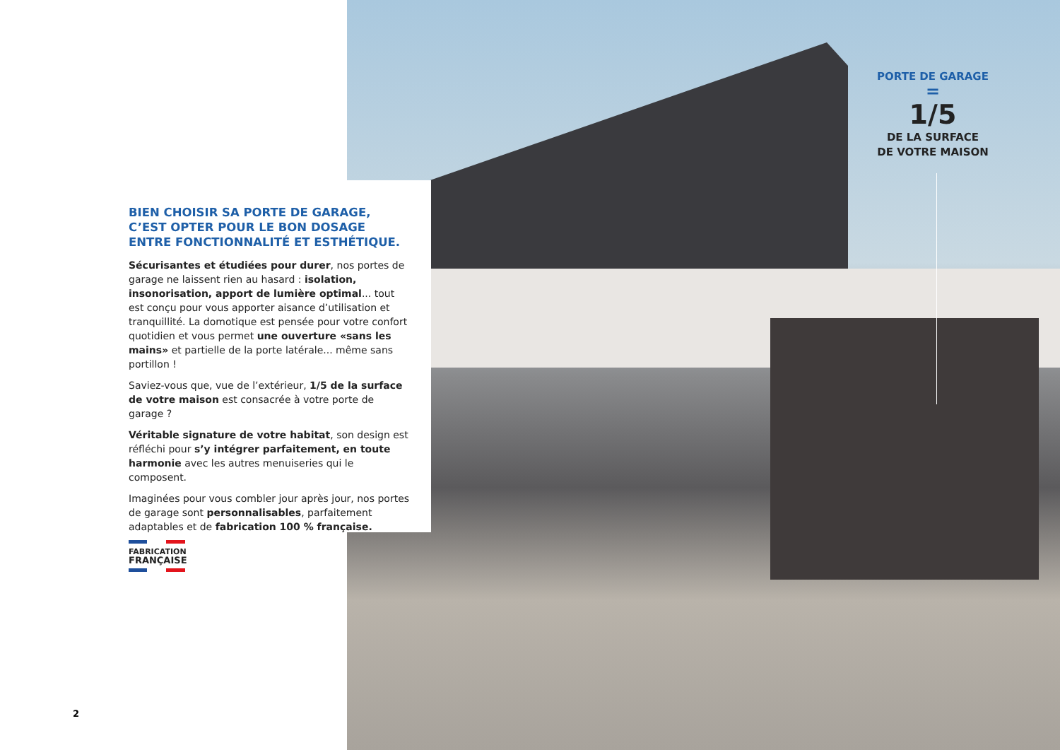BIEN CHOISIR SA PORTE DE GARAGE, C’EST OPTER POUR LE BON DOSAGE ENTRE FONCTIONNALITÉ ET ESTHÉTIQUE.
Sécurisantes et étudiées pour durer, nos portes de garage ne laissent rien au hasard : isolation, insonorisation, apport de lumière optimal... tout est conçu pour vous apporter aisance d’utilisation et tranquillité. La domotique est pensée pour votre confort quotidien et vous permet une ouverture «sans les mains» et partielle de la porte latérale... même sans portillon !
Saviez-vous que, vue de l’extérieur, 1/5 de la surface de votre maison est consacrée à votre porte de garage ?
Véritable signature de votre habitat, son design est réfléchi pour s’y intégrer parfaitement, en toute harmonie avec les autres menuiseries qui le composent.
Imaginées pour vous combler jour après jour, nos portes de garage sont personnalisables, parfaitement adaptables et de fabrication 100 % française.
FABRICATION
FRANÇAISE
2
PORTE DE GARAGE
=
1/5
DE LA SURFACE
DE VOTRE MAISON